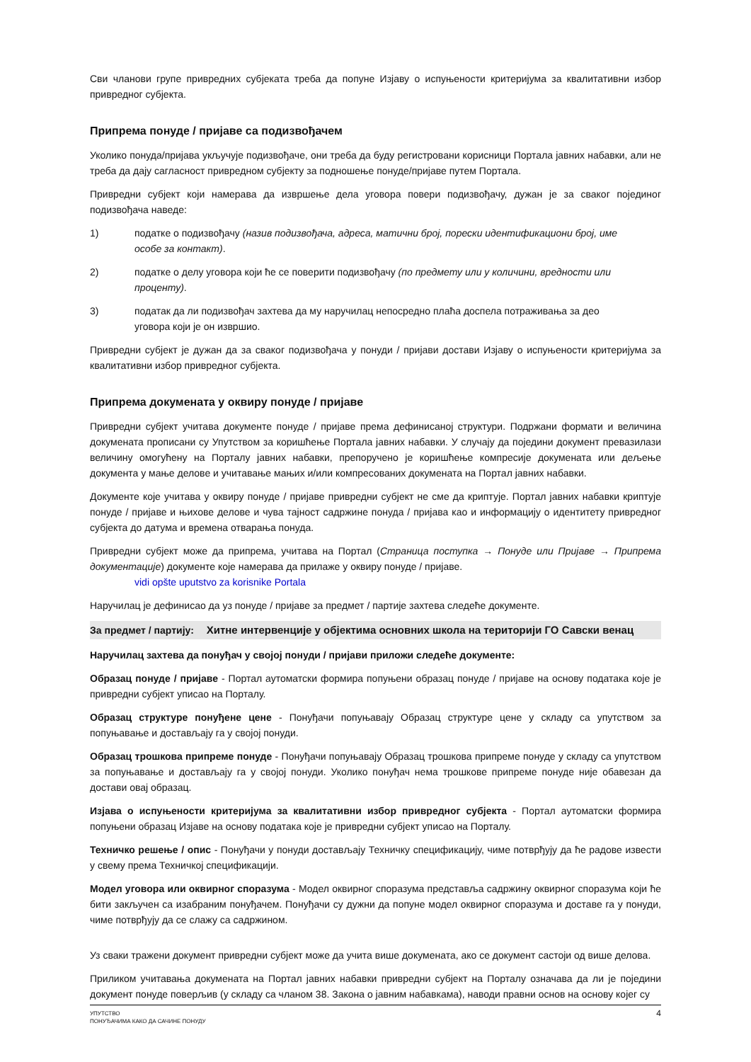Сви чланови групе привредних субјеката треба да попуне Изјаву о испуњености критеријума за квалитативни избор привредног субјекта.
Припрема понуде / пријаве са подизвођачем
Уколико понуда/пријава укључује подизвођаче, они треба да буду регистровани корисници Портала јавних набавки, али не треба да дају сагласност привредном субјекту за подношење понуде/пријаве путем Портала.
Привредни субјект који намерава да извршење дела уговора повери подизвођачу, дужан је за сваког појединог подизвођача наведе:
1) податке о подизвођачу (назив подизвођача, адреса, матични број, порески идентификациони број, име особе за контакт).
2) податке о делу уговора који ће се поверити подизвођачу (по предмету или у количини, вредности или проценту).
3) податак да ли подизвођач захтева да му наручилац непосредно плаћа доспела потраживања за део уговора који је он извршио.
Привредни субјект је дужан да за сваког подизвођача у понуди / пријави достави Изјаву о испуњености критеријума за квалитативни избор привредног субјекта.
Припрема докумената у оквиру понуде / пријаве
Привредни субјект учитава документе понуде / пријаве према дефинисаној структури. Подржани формати и величина докумената прописани су Упутством за коришћење Портала јавних набавки. У случају да поједини документ превазилази величину омогућену на Порталу јавних набавки, препоручено је коришћење компресије докумената или дељење документа у мање делове и учитавање мањих и/или компресованих докумената на Портал јавних набавки.
Документе које учитава у оквиру понуде / пријаве привредни субјект не сме да криптује. Портал јавних набавки криптује понуде / пријаве и њихове делове и чува тајност садржине понуда / пријава као и информацију о идентитету привредног субјекта до датума и времена отварања понуда.
Привредни субјект може да припрема, учитава на Портал (Страница поступка → Понуде или Пријаве → Припрема документације) документе које намерава да прилаже у оквиру понуде / пријаве.
vidi opšte uputstvo za korisnike Portala
Наручилац је дефинисао да уз понуде / пријаве за предмет / партије захтева следеће документе.
За предмет / партију: Хитне интервенције у објектима основних школа на територији ГО Савски венац
Наручилац захтева да понуђач у својој понуди / пријави приложи следеће документе:
Образац понуде / пријаве - Портал аутоматски формира попуњени образац понуде / пријаве на основу података које је привредни субјект уписао на Порталу.
Образац структуре понуђене цене - Понуђачи попуњавају Образац структуре цене у складу са упутством за попуњавање и достављају га у својој понуди.
Образац трошкова припреме понуде - Понуђачи попуњавају Образац трошкова припреме понуде у складу са упутством за попуњавање и достављају га у својој понуди. Уколико понуђач нема трошкове припреме понуде није обавезан да достави овај образац.
Изјава о испуњености критеријума за квалитативни избор привредног субјекта - Портал аутоматски формира попуњени образац Изјаве на основу података које је привредни субјект уписао на Порталу.
Техничко решење / опис - Понуђачи у понуди достављају Техничку спецификацију, чиме потврђују да ће радове извести у свему према Техничкој спецификацији.
Модел уговора или оквирног споразума - Модел оквирног споразума представља садржину оквирног споразума који ће бити закључен са изабраним понуђачем. Понуђачи су дужни да попуне модел оквирног споразума и доставе га у понуди, чиме потврђују да се слажу са садржином.
Уз сваки тражени документ привредни субјект може да учита више докумената, ако се документ састоји од више делова.
Приликом учитавања докумената на Портал јавних набавки привредни субјект на Порталу означава да ли је поједини документ понуде поверљив (у складу са чланом 38. Закона о јавним набавкама), наводи правни основ на основу којег су
УПУТСТВО
ПОНУЂАЧИМА КАКО ДА САЧИНЕ ПОНУДУ
4